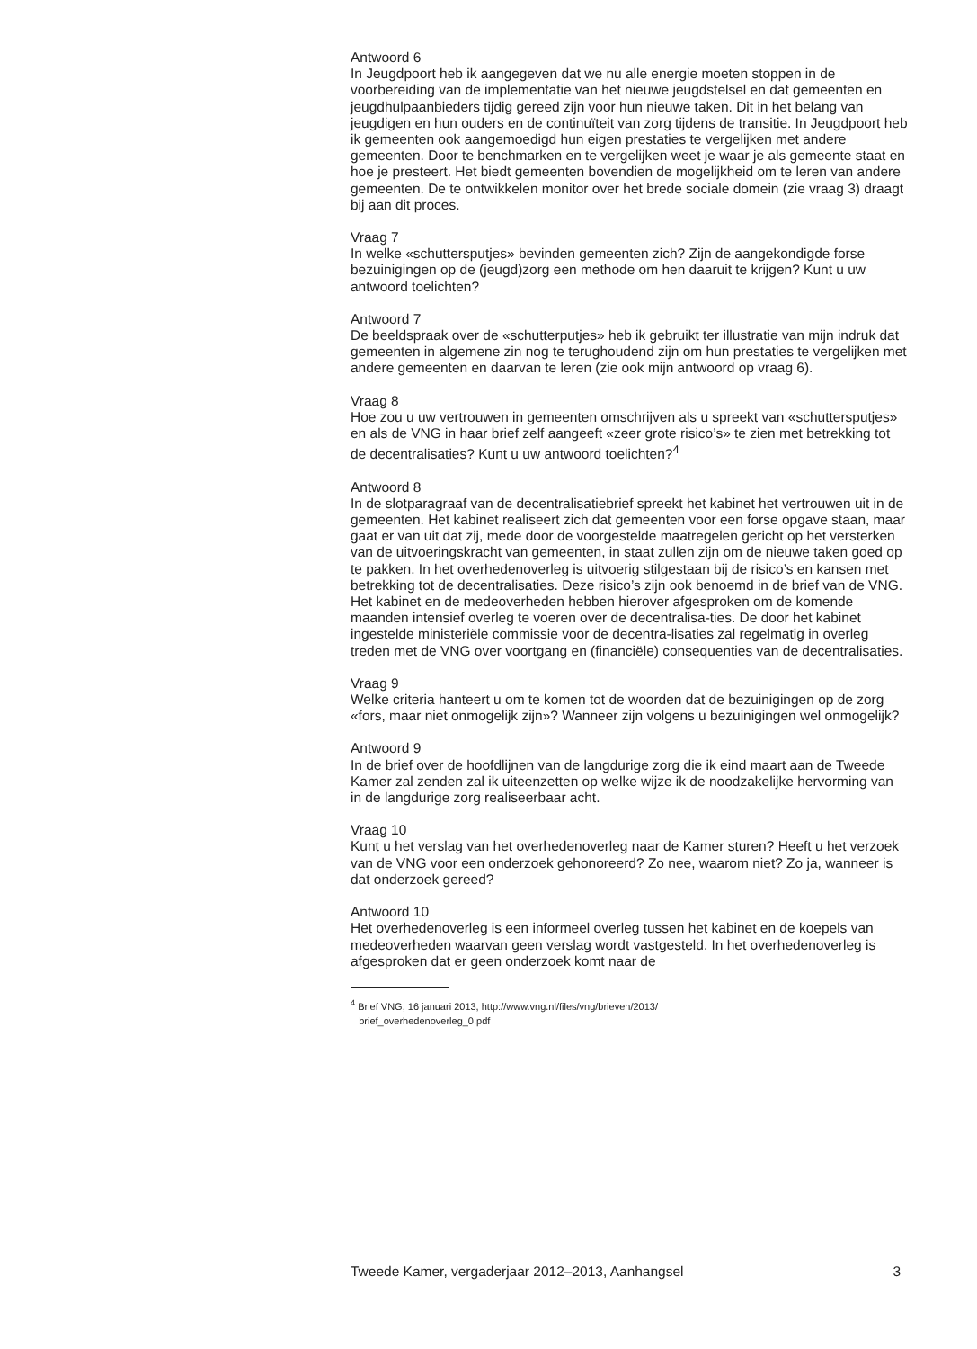Antwoord 6
In Jeugdpoort heb ik aangegeven dat we nu alle energie moeten stoppen in de voorbereiding van de implementatie van het nieuwe jeugdstelsel en dat gemeenten en jeugdhulpaanbieders tijdig gereed zijn voor hun nieuwe taken. Dit in het belang van jeugdigen en hun ouders en de continuïteit van zorg tijdens de transitie. In Jeugdpoort heb ik gemeenten ook aangemoedigd hun eigen prestaties te vergelijken met andere gemeenten. Door te benchmarken en te vergelijken weet je waar je als gemeente staat en hoe je presteert. Het biedt gemeenten bovendien de mogelijkheid om te leren van andere gemeenten. De te ontwikkelen monitor over het brede sociale domein (zie vraag 3) draagt bij aan dit proces.
Vraag 7
In welke «schuttersputjes» bevinden gemeenten zich? Zijn de aangekondigde forse bezuinigingen op de (jeugd)zorg een methode om hen daaruit te krijgen? Kunt u uw antwoord toelichten?
Antwoord 7
De beeldspraak over de «schutterputjes» heb ik gebruikt ter illustratie van mijn indruk dat gemeenten in algemene zin nog te terughoudend zijn om hun prestaties te vergelijken met andere gemeenten en daarvan te leren (zie ook mijn antwoord op vraag 6).
Vraag 8
Hoe zou u uw vertrouwen in gemeenten omschrijven als u spreekt van «schuttersputjes» en als de VNG in haar brief zelf aangeeft «zeer grote risico’s» te zien met betrekking tot de decentralisaties? Kunt u uw antwoord toelichten?<sup>4</sup>
Antwoord 8
In de slotparagraaf van de decentralisatiebrief spreekt het kabinet het vertrouwen uit in de gemeenten. Het kabinet realiseert zich dat gemeenten voor een forse opgave staan, maar gaat er van uit dat zij, mede door de voorgestelde maatregelen gericht op het versterken van de uitvoeringskracht van gemeenten, in staat zullen zijn om de nieuwe taken goed op te pakken. In het overhedenoverleg is uitvoerig stilgestaan bij de risico’s en kansen met betrekking tot de decentralisaties. Deze risico’s zijn ook benoemd in de brief van de VNG. Het kabinet en de medeoverheden hebben hierover afgesproken om de komende maanden intensief overleg te voeren over de decentralisa-ties. De door het kabinet ingestelde ministeriële commissie voor de decentra-lisaties zal regelmatig in overleg treden met de VNG over voortgang en (financiële) consequenties van de decentralisaties.
Vraag 9
Welke criteria hanteert u om te komen tot de woorden dat de bezuinigingen op de zorg «fors, maar niet onmogelijk zijn»? Wanneer zijn volgens u bezuinigingen wel onmogelijk?
Antwoord 9
In de brief over de hoofdlijnen van de langdurige zorg die ik eind maart aan de Tweede Kamer zal zenden zal ik uiteenzetten op welke wijze ik de noodzakelijke hervorming van in de langdurige zorg realiseerbaar acht.
Vraag 10
Kunt u het verslag van het overhedenoverleg naar de Kamer sturen? Heeft u het verzoek van de VNG voor een onderzoek gehonoreerd? Zo nee, waarom niet? Zo ja, wanneer is dat onderzoek gereed?
Antwoord 10
Het overhedenoverleg is een informeel overleg tussen het kabinet en de koepels van medeoverheden waarvan geen verslag wordt vastgesteld. In het overhedenoverleg is afgesproken dat er geen onderzoek komt naar de
<sup>4</sup> Brief VNG, 16 januari 2013, http://www.vng.nl/files/vng/brieven/2013/
brief_overhedenoverleg_0.pdf
Tweede Kamer, vergaderjaar 2012–2013, Aanhangsel 3